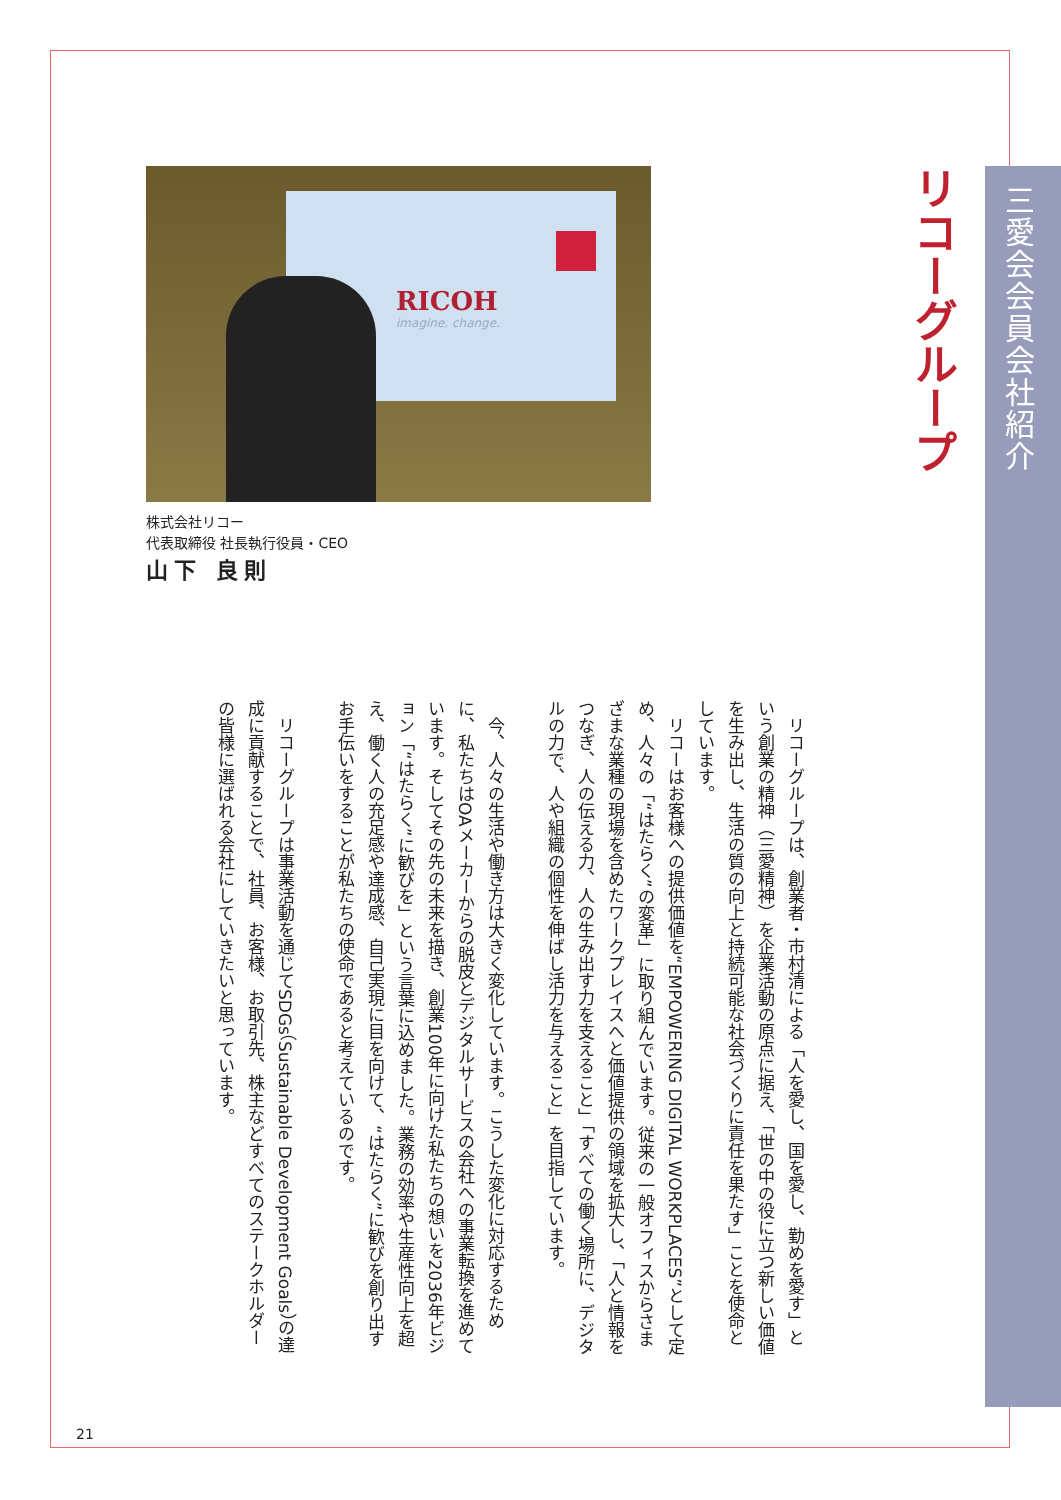三愛会会員会社紹介
リコーグループ
RICOH
imagine. change.
株式会社リコー
代表取締役 社長執行役員・CEO
山下 良則
リコーグループは、創業者・市村清による「人を愛し、国を愛し、勤めを愛す」という創業の精神（三愛精神）を企業活動の原点に据え、「世の中の役に立つ新しい価値を生み出し、生活の質の向上と持続可能な社会づくりに責任を果たす」ことを使命としています。
リコーはお客様への提供価値を“EMPOWERING DIGITAL WORKPLACES”として定め、人々の「“はたらく”の変革」に取り組んでいます。従来の一般オフィスからさまざまな業種の現場を含めたワークプレイスへと価値提供の領域を拡大し、「人と情報をつなぎ、人の伝える力、人の生み出す力を支えること」「すべての働く場所に、デジタルの力で、人や組織の個性を伸ばし活力を与えること」を目指しています。
今、人々の生活や働き方は大きく変化しています。こうした変化に対応するために、私たちはOAメーカーからの脱皮とデジタルサービスの会社への事業転換を進めています。そしてその先の未来を描き、創業100年に向けた私たちの想いを2036年ビジョン「“はたらく”に歓びを」という言葉に込めました。業務の効率や生産性向上を超え、働く人の充足感や達成感、自己実現に目を向けて、“はたらく”に歓びを創り出すお手伝いをすることが私たちの使命であると考えているのです。
リコーグループは事業活動を通じてSDGs（Sustainable Development Goals）の達成に貢献することで、社員、お客様、お取引先、株主などすべてのステークホルダーの皆様に選ばれる会社にしていきたいと思っています。
21